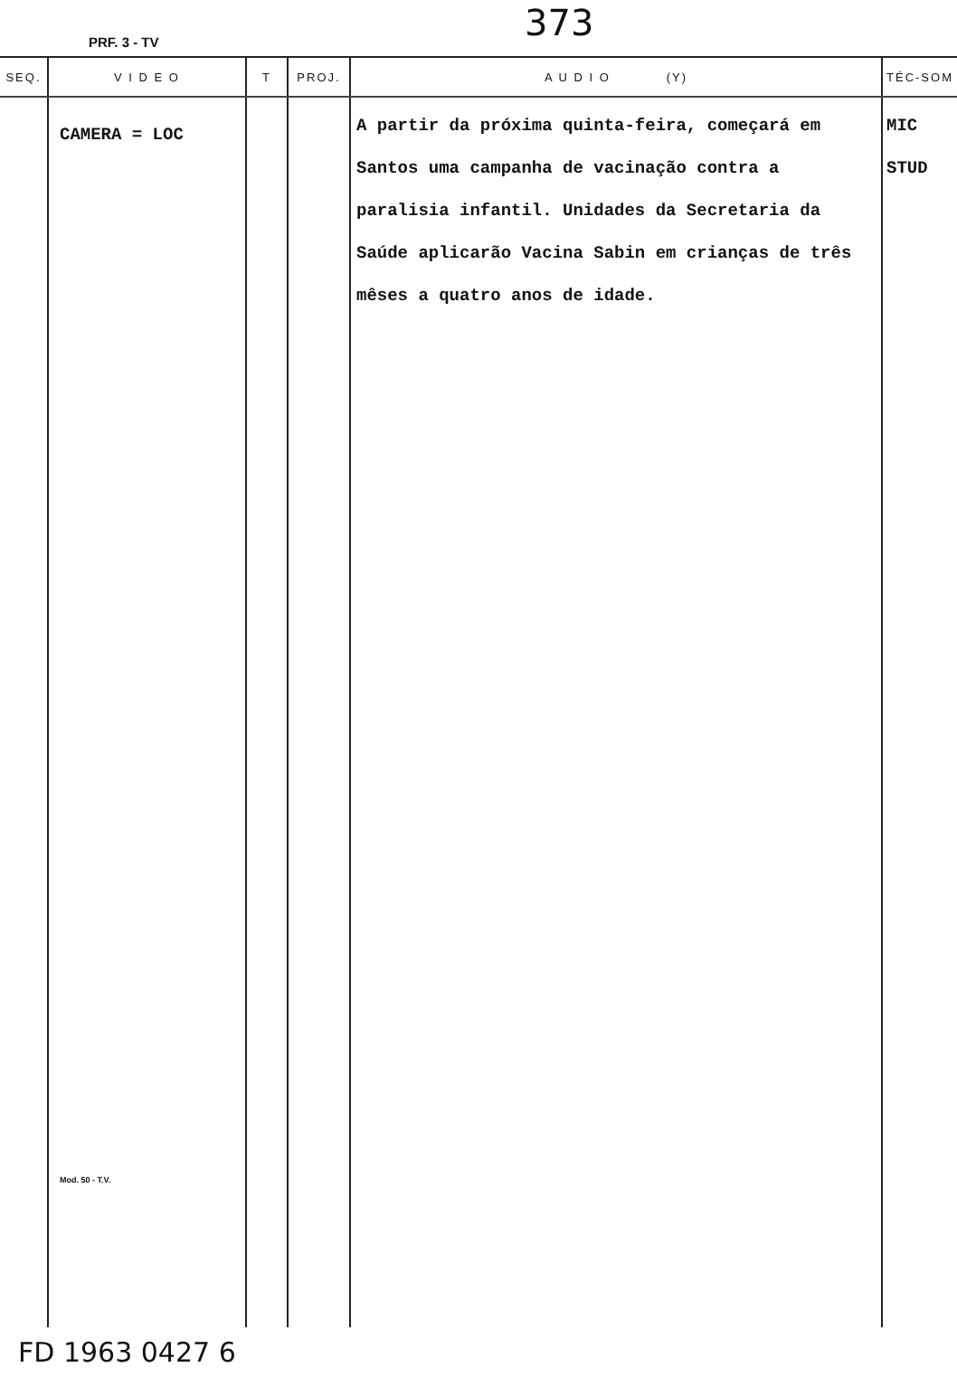PRF. 3 - TV 373
| SEQ. | V I D E O | T | PROJ. | A U D I O (Y) | TÉC-SOM |
| --- | --- | --- | --- | --- | --- |
| | CAMERA = LOC Mod. 50 - T.V. | | | A partir da próxima quinta-feira, começará em Santos uma campanha de vacinação contra a paralisia infantil. Unidades da Secretaria da Saúde aplicarão Vacina Sabin em crianças de três mêses a quatro anos de idade. | MIC STUD |
FD 1963 0427 6